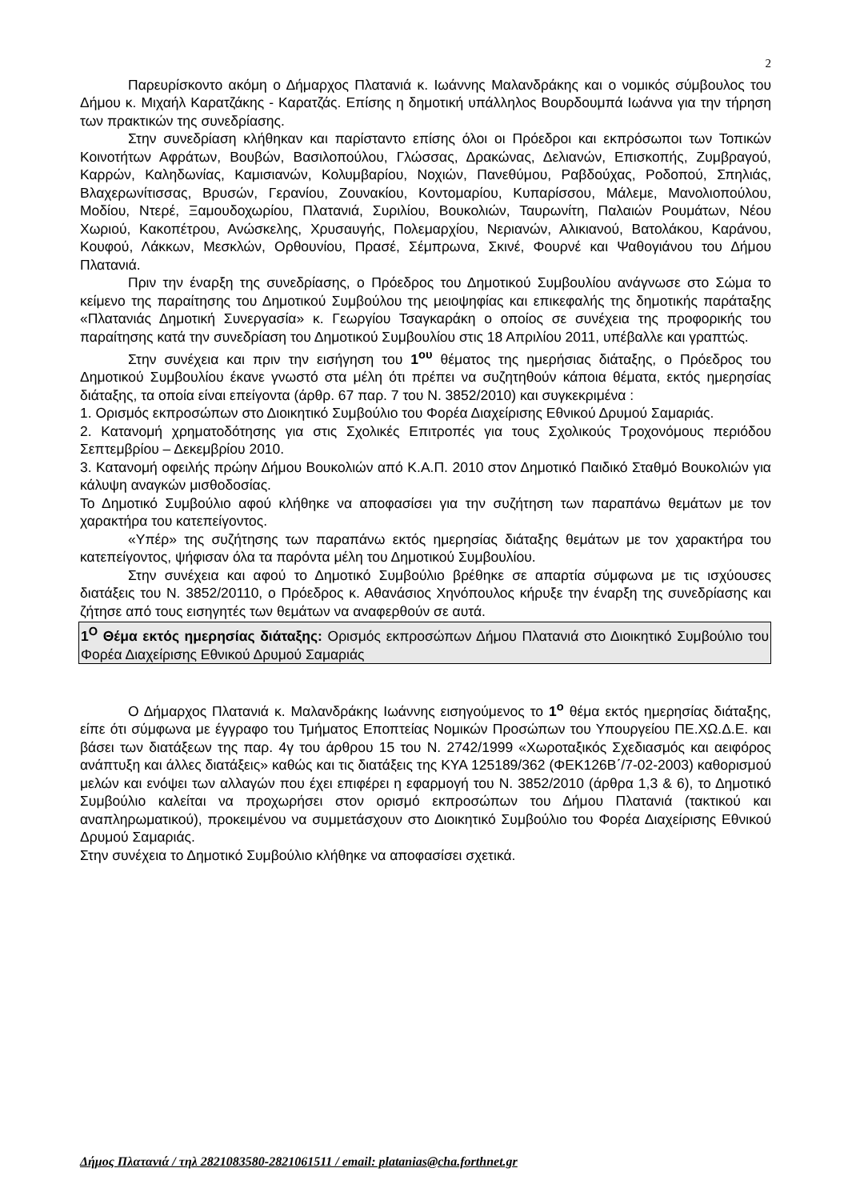2
Παρευρίσκοντο ακόμη ο Δήμαρχος Πλατανιά κ. Ιωάννης Μαλανδράκης και ο νομικός σύμβουλος του Δήμου κ. Μιχαήλ Καρατζάκης - Καρατζάς. Επίσης η δημοτική υπάλληλος Βουρδουμπά Ιωάννα για την τήρηση των πρακτικών της συνεδρίασης.
Στην συνεδρίαση κλήθηκαν και παρίσταντο επίσης όλοι οι Πρόεδροι και εκπρόσωποι των Τοπικών Κοινοτήτων Αφράτων, Βουβών, Βασιλοπούλου, Γλώσσας, Δρακώνας, Δελιανών, Επισκοπής, Ζυμβραγού, Καρρών, Καληδωνίας, Καμισιανών, Κολυμβαρίου, Νοχιών, Πανεθύμου, Ραβδούχας, Ροδοπού, Σπηλιάς, Βλαχερωνίτισσας, Βρυσών, Γερανίου, Ζουνακίου, Κοντομαρίου, Κυπαρίσσου, Μάλεμε, Μανολιοπούλου, Μοδίου, Ντερέ, Ξαμουδοχωρίου, Πλατανιά, Συριλίου, Βουκολιών, Ταυρωνίτη, Παλαιών Ρουμάτων, Νέου Χωριού, Κακοπέτρου, Ανώσκελης, Χρυσαυγής, Πολεμαρχίου, Νεριανών, Αλικιανού, Βατολάκου, Καράνου, Κουφού, Λάκκων, Μεσκλών, Ορθουνίου, Πρασέ, Σέμπρωνα, Σκινέ, Φουρνέ και Ψαθογιάνου του Δήμου Πλατανιά.
Πριν την έναρξη της συνεδρίασης, ο Πρόεδρος του Δημοτικού Συμβουλίου ανάγνωσε στο Σώμα το κείμενο της παραίτησης του Δημοτικού Συμβούλου της μειοψηφίας και επικεφαλής της δημοτικής παράταξης «Πλατανιάς Δημοτική Συνεργασία» κ. Γεωργίου Τσαγκαράκη ο οποίος σε συνέχεια της προφορικής του παραίτησης κατά την συνεδρίαση του Δημοτικού Συμβουλίου στις 18 Απριλίου 2011, υπέβαλλε και γραπτώς.
Στην συνέχεια και πριν την εισήγηση του 1<sup>ου</sup> θέματος της ημερήσιας διάταξης, ο Πρόεδρος του Δημοτικού Συμβουλίου έκανε γνωστό στα μέλη ότι πρέπει να συζητηθούν κάποια θέματα, εκτός ημερησίας διάταξης, τα οποία είναι επείγοντα (άρθρ. 67 παρ. 7 του Ν. 3852/2010) και συγκεκριμένα :
1. Ορισμός εκπροσώπων στο Διοικητικό Συμβούλιο του Φορέα Διαχείρισης Εθνικού Δρυμού Σαμαριάς.
2. Κατανομή χρηματοδότησης για στις Σχολικές Επιτροπές για τους Σχολικούς Τροχονόμους περιόδου Σεπτεμβρίου – Δεκεμβρίου 2010.
3. Κατανομή οφειλής πρώην Δήμου Βουκολιών από Κ.Α.Π. 2010 στον Δημοτικό Παιδικό Σταθμό Βουκολιών για κάλυψη αναγκών μισθοδοσίας.
Το Δημοτικό Συμβούλιο αφού κλήθηκε να αποφασίσει για την συζήτηση των παραπάνω θεμάτων με τον χαρακτήρα του κατεπείγοντος.
«Υπέρ» της συζήτησης των παραπάνω εκτός ημερησίας διάταξης θεμάτων με τον χαρακτήρα του κατεπείγοντος, ψήφισαν όλα τα παρόντα μέλη του Δημοτικού Συμβουλίου.
Στην συνέχεια και αφού το Δημοτικό Συμβούλιο βρέθηκε σε απαρτία σύμφωνα με τις ισχύουσες διατάξεις του Ν. 3852/20110, ο Πρόεδρος κ. Αθανάσιος Χηνόπουλος κήρυξε την έναρξη της συνεδρίασης και ζήτησε από τους εισηγητές των θεμάτων να αναφερθούν σε αυτά.
1<sup>Ο</sup> Θέμα εκτός ημερησίας διάταξης: Ορισμός εκπροσώπων Δήμου Πλατανιά στο Διοικητικό Συμβούλιο του Φορέα Διαχείρισης Εθνικού Δρυμού Σαμαριάς
Ο Δήμαρχος Πλατανιά κ. Μαλανδράκης Ιωάννης εισηγούμενος το 1<sup>ο</sup> θέμα εκτός ημερησίας διάταξης, είπε ότι σύμφωνα με έγγραφο του Τμήματος Εποπτείας Νομικών Προσώπων του Υπουργείου ΠΕ.ΧΩ.Δ.Ε. και βάσει των διατάξεων της παρ. 4γ του άρθρου 15 του Ν. 2742/1999 «Χωροταξικός Σχεδιασμός και αειφόρος ανάπτυξη και άλλες διατάξεις» καθώς και τις διατάξεις της ΚΥΑ 125189/362 (ΦΕΚ126Β΄/7-02-2003) καθορισμού μελών και ενόψει των αλλαγών που έχει επιφέρει η εφαρμογή του Ν. 3852/2010 (άρθρα 1,3 & 6), το Δημοτικό Συμβούλιο καλείται να προχωρήσει στον ορισμό εκπροσώπων του Δήμου Πλατανιά (τακτικού και αναπληρωματικού), προκειμένου να συμμετάσχουν στο Διοικητικό Συμβούλιο του Φορέα Διαχείρισης Εθνικού Δρυμού Σαμαριάς.
Στην συνέχεια το Δημοτικό Συμβούλιο κλήθηκε να αποφασίσει σχετικά.
Δήμος Πλατανιά / τηλ 2821083580-2821061511 / email: platanias@cha.forthnet.gr